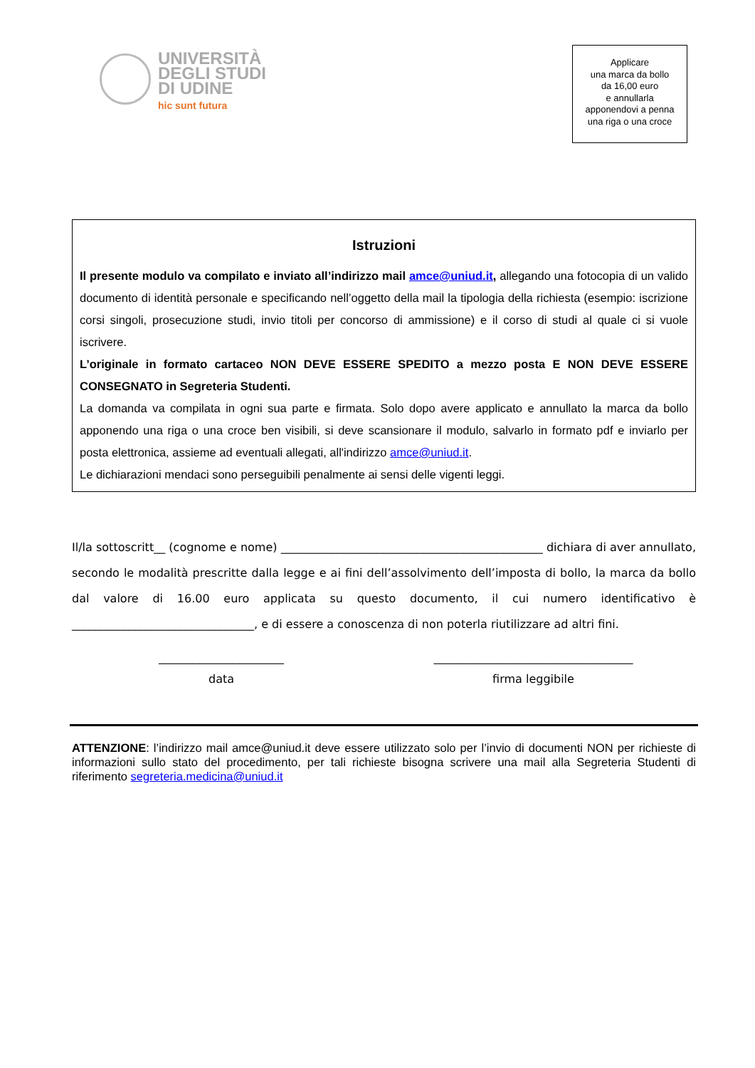UNIVERSITÀ
DEGLI STUDI
DI UDINE
hic sunt futura
Applicare
una marca da bollo
da 16,00 euro
e annullarla
apponendovi a penna
una riga o una croce
Istruzioni
Il presente modulo va compilato e inviato all’indirizzo mail amce@uniud.it, allegando una fotocopia di un valido documento di identità personale e specificando nell’oggetto della mail la tipologia della richiesta (esempio: iscrizione corsi singoli, prosecuzione studi, invio titoli per concorso di ammissione) e il corso di studi al quale ci si vuole iscrivere.
L’originale in formato cartaceo NON DEVE ESSERE SPEDITO a mezzo posta E NON DEVE ESSERE CONSEGNATO in Segreteria Studenti.
La domanda va compilata in ogni sua parte e firmata. Solo dopo avere applicato e annullato la marca da bollo apponendo una riga o una croce ben visibili, si deve scansionare il modulo, salvarlo in formato pdf e inviarlo per posta elettronica, assieme ad eventuali allegati, all'indirizzo amce@uniud.it.
Le dichiarazioni mendaci sono perseguibili penalmente ai sensi delle vigenti leggi.
Il/la sottoscritt__ (cognome e nome) ______________________________________________ dichiara di aver annullato, secondo le modalità prescritte dalla legge e ai fini dell’assolvimento dell’imposta di bollo, la marca da bollo dal valore di 16.00 euro applicata su questo documento, il cui numero identificativo è ________________________________, e di essere a conoscenza di non poterla riutilizzare ad altri fini.
______________________
data
___________________________________
firma leggibile
ATTENZIONE: l’indirizzo mail amce@uniud.it deve essere utilizzato solo per l’invio di documenti NON per richieste di informazioni sullo stato del procedimento, per tali richieste bisogna scrivere una mail alla Segreteria Studenti di riferimento segreteria.medicina@uniud.it